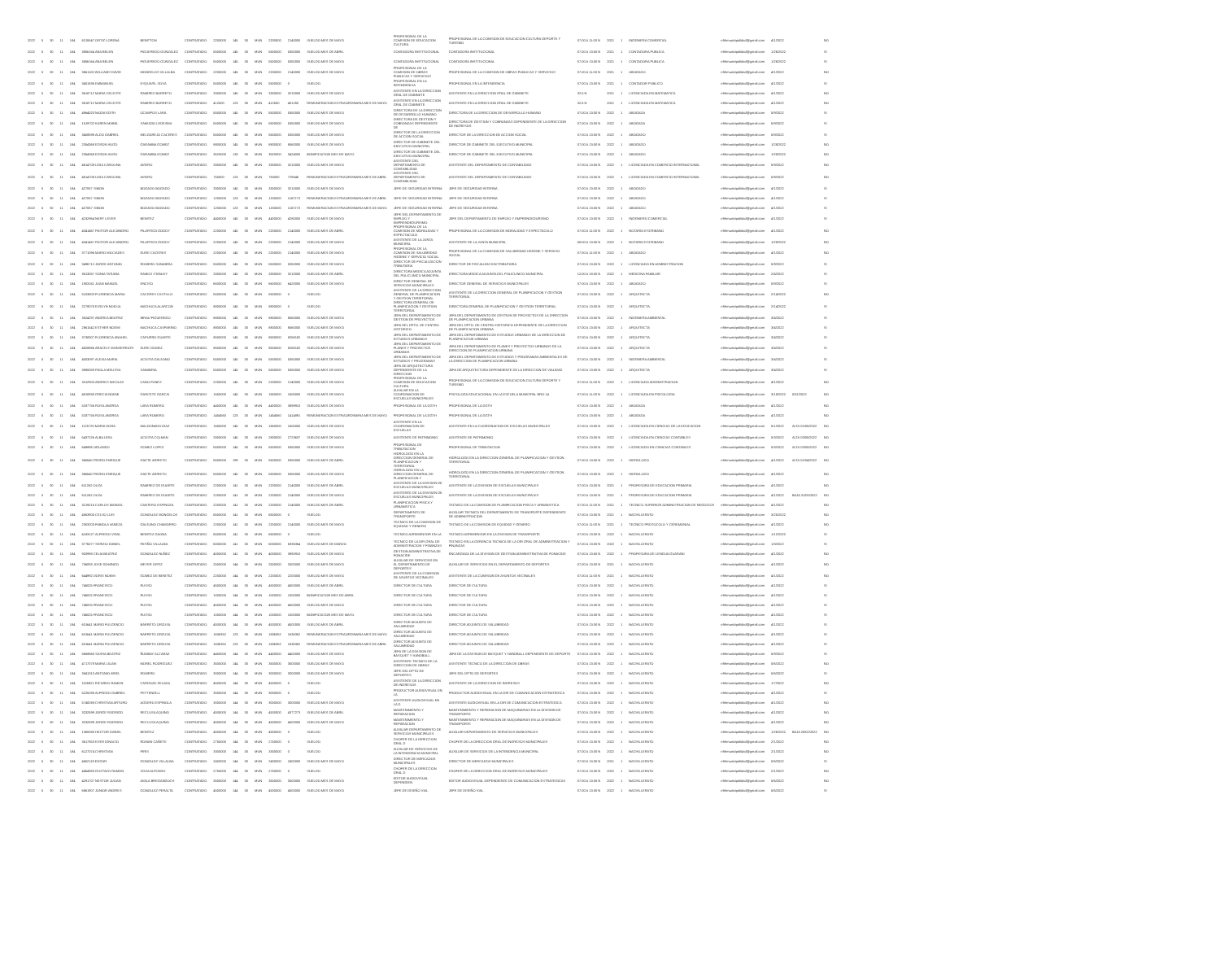| 2022 | 5 | 30 | 11 | 184 | 6215547 ORTIZ LORENA | BENITTON | CONTRATADO | 2200000 | 145 | 30 | MUN | 2200000 | 2140000 | SUELDO MES DE MAYO | PROFESIONAL DE LA COMISION DE EDUCACION CULTURA | PROFESIONAL DE LA COMISION DE EDUCACION CULTURA DEPORTE Y TURISMO | 07:00 A 11:00 N | 2021 | 1 | INGENIERA COMERCIAL | rrhhmunicipalidad@gmail.com | 4/1/2022 | | NO |
| 2022 | 5 | 30 | 11 | 184 | 3856164 ANA BELEN | FIGUEREDO GONZALEZ | CONTRATADO | 5500000 | 145 | 30 | MUN | 5500000 | 5350000 | SUELDO MES DE ABRIL | CONTADORA INSTITUCIONAL | CONTADORA INSTITUCIONAL | 07:00 A 13:00 N | 2021 | 1 | CONTADORA PUBLICA | rrhhmunicipalidad@gmail.com | 1/26/2022 | | SI |
| 2022 | 5 | 30 | 11 | 184 | 3856164 ANA BELEN | FIGUEREDO GONZALEZ | CONTRATADO | 5500000 | 145 | 30 | MUN | 5500000 | 5350000 | SUELDO MES DE MAYO | CONTADORA INSTITUCIONAL | CONTADORA INSTITUCIONAL | 07:00 A 13:00 N | 2021 | 1 | CONTADORA PUBLICA | rrhhmunicipalidad@gmail.com | 1/26/2022 | | SI |
| 2022 | 5 | 30 | 11 | 184 | 3661100 WILLIAMS DAVID | MONGELOS VILLALBA | CONTRATADO | 2200000 | 145 | 30 | MUN | 2200000 | 2140000 | SUELDO MES DE MAYO | PROFESIONAL DE LA COMISION DE OBRAS PUBLICAS Y SERVICIOS | PROFESIONAL DE LA COMISION DE OBRAS PUBLICAS Y SERVICIOS | 07:00 A 11:00 N | 2021 | 1 | ABOGADO | rrhhmunicipalidad@gmail.com | 4/1/2022 | | NO |
| 2022 | 5 | 30 | 11 | 184 | 3401836 EMMANUEL | ESQUIVEL SOSA | CONTRATADO | 5500000 | 145 | 30 | MUN | 5500000 | 0 | SUELDO | PROFESIONAL EN LA INTENDENCIA | PROFESIONAL EN LA INTENDENCIA | 07:00 A 13:00 N | 2021 | 1 | CONTADOR PUBLICO | rrhhmunicipalidad@gmail.com | 4/1/2022 | | SI |
| 2022 | 5 | 30 | 11 | 184 | 3618712 MARIA CELESTE | RAMIREZ BARRETO | CONTRATADO | 3300000 | 145 | 30 | MUN | 3300000 | 3210000 | SUELDO MES DE MAYO | ASISTENTE EN LA DIRECCION GRAL DE GABINETE | ASISTENTE EN LA DIRECCION GRAL DE GABINETE | 32.5 N | 2021 | 1 | LICENCIADA EN MATEMATICA | rrhhmunicipalidad@gmail.com | 4/1/2022 | | NO |
| 2022 | 5 | 30 | 11 | 184 | 3618712 MARIA CELESTE | RAMIREZ BARRETO | CONTRATADO | 412500 | 123 | 30 | MUN | 412500 | 401250 | REMUNERACION EXTRAORDINARIA MES DE MAYO | ASISTENTE EN LA DIRECCION GRAL DE GABINETE | ASISTENTE EN LA DIRECCION GRAL DE GABINETE | 32.5 N | 2021 | 1 | LICENCIADA EN MATEMATICA | rrhhmunicipalidad@gmail.com | 4/1/2022 | | NO |
| 2022 | 5 | 30 | 11 | 184 | 4964020 NADIA EDITH | OCAMPOS LARA | CONTRATADO | 5500000 | 145 | 30 | MUN | 5500000 | 5350000 | SUELDO MES DE MAYO | DIRECTORA DE LA DIRECCION DE DESARROLLO HUMANO | DIRECTORA DE LA DIRECCION DE DESARROLLO HUMANO | 07:00 A 13:00 N | 2022 | 1 | ABOGADA | rrhhmunicipalidad@gmail.com | 5/9/2022 | | SI |
| 2022 | 5 | 30 | 11 | 184 | 1519702 KAREN MABEL | SAMUDIO LEDESMA | CONTRATADO | 5500000 | 145 | 30 | MUN | 5500000 | 5350000 | SUELDO MES DE MAYO | DIRECTORA DE GESTION Y COBRANZAS DEPENDIENTE DE | DIRECTORA DE GESTION Y COBRANZAS DEPENDIENTE DE LA DIRECCION DE INGRESOS | 07:00 A 13:00 N | 2022 | 1 | ABOGADA | rrhhmunicipalidad@gmail.com | 5/9/2022 | | SI |
| 2022 | 5 | 30 | 11 | 184 | 3408598 ALDO GABRIEL | MELGAREJO CACERES | CONTRATADO | 5500000 | 145 | 30 | MUN | 5500000 | 5350000 | SUELDO MES DE MAYO | DIRECTOR DE LA DIRECCION DE ACCION SOCIAL | DIRECTOR DE LA DIRECCION DE ACCION SOCIAL | 07:00 A 13:00 N | 2022 | 1 | ABOGADO | rrhhmunicipalidad@gmail.com | 5/9/2022 | | SI |
| 2022 | 5 | 30 | 11 | 184 | 2354368 EDSON HUGO | GARAMBA GOMEZ | CONTRATADO | 8800000 | 145 | 30 | MUN | 8800000 | 8560000 | SUELDO MES DE MAYO | DIRECTOR DE GABINETE DEL EJECUTIVO MUNICIPAL | DIRECTOR DE GABINETE DEL EJECUTIVO MUNICIPAL | 07:00 A 13:00 N | 2022 | 1 | ABOGADO | rrhhmunicipalidad@gmail.com | 1/28/2022 | | NO |
| 2022 | 5 | 30 | 11 | 184 | 2354368 EDSON HUGO | GARAMBA GOMEZ | CONTRATADO | 3520000 | 133 | 30 | MUN | 3520000 | 3424000 | BONIFICACION MES DE MAYO | DIRECTOR DE GABINETE DEL EJECUTIVO MUNICIPAL | DIRECTOR DE GABINETE DEL EJECUTIVO MUNICIPAL | 07:00 A 13:00 N | 2022 | 1 | ABOGADO | rrhhmunicipalidad@gmail.com | 1/28/2022 | | NO |
| 2022 | 5 | 30 | 11 | 184 | 4614708 LIDIA CAROLINA | AVEIRO | CONTRATADO | 3300000 | 145 | 30 | MUN | 3300000 | 3210000 | SUELDO MES DE MAYO | ASISTENTE DEL DEPARTAMENTO DE CONTABILIDAD | ASISTENTE DEL DEPARTAMENTO DE CONTABILIDAD | 07:00 A 13:00 N | 2022 | 1 | LICENCIADA EN COMERCIO INTERNACIONAL | rrhhmunicipalidad@gmail.com | 5/9/2022 | | NO |
| 2022 | 5 | 30 | 11 | 184 | 4614708 LIDIA CAROLINA | AVEIRO | CONTRATADO | 750000 | 123 | 30 | MUN | 750000 | 729546 | REMUNERACION EXTRAORDINARIA MES DE ABRIL | ASISTENTE DEL DEPARTAMENTO DE CONTABILIDAD | ASISTENTE DEL DEPARTAMENTO DE CONTABILIDAD | 07:00 A 13:00 N | 2022 | 1 | LICENCIADA EN COMERCIO INTERNACIONAL | rrhhmunicipalidad@gmail.com | 5/9/2022 | | NO |
| 2022 | 5 | 30 | 11 | 184 | 427057 SIMON | BOGADO BOGADO | CONTRATADO | 3300000 | 145 | 30 | MUN | 3300000 | 3210000 | SUELDO MES DE MAYO | JEFE DE SEGURIDAD INTERNA | JEFE DE SEGURIDAD INTERNA | 07:00 A 13:00 N | 2022 | 1 | ABOGADO | rrhhmunicipalidad@gmail.com | 4/1/2022 | | SI |
| 2022 | 5 | 30 | 11 | 184 | 427057 SIMON | BOGADO BOGADO | CONTRATADO | 1200000 | 123 | 30 | MUN | 1200000 | 1167273 | REMUNERACION EXTRAORDINARIA MES DE ABRIL | JEFE DE SEGURIDAD INTERNA | JEFE DE SEGURIDAD INTERNA | 07:00 A 13:00 N | 2022 | 1 | ABOGADO | rrhhmunicipalidad@gmail.com | 4/1/2022 | | SI |
| 2022 | 5 | 30 | 11 | 184 | 427057 SIMON | BOGADO BOGADO | CONTRATADO | 1200000 | 123 | 30 | MUN | 1200000 | 1167273 | REMUNERACION EXTRAORDINARIA MES DE MAYO | JEFE DE SEGURIDAD INTERNA | JEFE DE SEGURIDAD INTERNA | 07:00 A 13:00 N | 2022 | 1 | ABOGADO | rrhhmunicipalidad@gmail.com | 4/1/2022 | | SI |
| 2022 | 5 | 30 | 11 | 184 | 4232964 NERY LEVER | BENITEZ | CONTRATADO | 4400000 | 145 | 30 | MUN | 4400000 | 4280000 | SUELDO MES DE MAYO | JEFE DEL DEPARTAMENTO DE EMPLEO Y EMPRENDEDURISMO | JEFE DEL DEPARTAMENTO DE EMPLEO Y EMPRENDEDURISMO | 07:00 A 13:00 N | 2022 | 1 | INGENIERO COMERCIAL | rrhhmunicipalidad@gmail.com | 4/1/2022 | | SI |
| 2022 | 5 | 30 | 11 | 184 | 4341467 PASTOR ALEJANDRO | FILARTIGA GODOY | CONTRATADO | 2200000 | 145 | 30 | MUN | 2200000 | 2140000 | SUELDO MES DE ABRIL | PROFESIONAL DE LA COMISION DE MORALIDAD Y ESPECTACULO | PROFESIONAL DE LA COMISION DE MORALIDAD Y ESPECTACULO | 07:00 A 11:00 N | 2022 | 1 | NOTARIO ESCRIBANO | rrhhmunicipalidad@gmail.com | 4/1/2022 | | NO |
| 2022 | 5 | 30 | 11 | 184 | 4341467 PASTOR ALEJANDRO | FILARTIGA GODOY | CONTRATADO | 2200000 | 145 | 30 | MUN | 2200000 | 2140000 | SUELDO MES DE MAYO | ASISTENTE DE LA JUNTA MUNICIPAL | ASISTENTE DE LA JUNTA MUNICIPAL | 08:00 A 13:00 N | 2022 | 1 | NOTARIO ESCRIBANO | rrhhmunicipalidad@gmail.com | 1/28/2022 | | NO |
| 2022 | 5 | 30 | 11 | 184 | 3771096 MARIO MILCIADES | DURE CACERES | CONTRATADO | 2200000 | 145 | 30 | MUN | 2200000 | 2140000 | SUELDO MES DE MAYO | PROFESIONAL DE LA COMISION DE SALUBRIDAD HIGIENE Y SERVICIO SOCIAL | PROFESIONAL DE LA COMISION DE SALUBRIDAD HIGIENE Y SERVICIO SOCIAL | 07:00 A 11:00 N | 2022 | 1 | ABOGADO | rrhhmunicipalidad@gmail.com | 4/1/2022 | | NO |
| 2022 | 5 | 30 | 11 | 184 | 3496712 JORGE ANTONIO | ROMERO SANABRIA | CONTRATADO | 5500000 | 145 | 30 | MUN | 5500000 | 5350000 | SUELDO MES DE MAYO | DIRECTOR DE FISCALIZACION TRIBUTARIA | DIRECTOR DE FISCALIZACION TRIBUTARIA | 07:00 A 13:00 N | 2022 | 1 | LICENCIADO EN ADMINISTRACION | rrhhmunicipalidad@gmail.com | 5/9/2022 | | SI |
| 2022 | 5 | 30 | 11 | 184 | 3613057 SONIA TATIANA | RAMOS STANLEY | CONTRATADO | 3300000 | 145 | 30 | MUN | 3300000 | 3210000 | SUELDO MES DE ABRIL | DIRECTORA MEDICA ADJUNTA DEL POLICLINICO MUNICIPAL | DIRECTORA MEDICA ADJUNTA DEL POLICLINICO MUNICIPAL | 12:00 A 18:00 N | 2022 | 1 | MEDICINA FAMILIAR | rrhhmunicipalidad@gmail.com | 2/4/2022 | | SI |
| 2022 | 5 | 30 | 11 | 184 | 1903161 JUAN MANUEL | ENCISO | CONTRATADO | 6600000 | 145 | 30 | MUN | 6600000 | 6420000 | SUELDO MES DE MAYO | DIRECTOR GENERAL DE SERVICIOS MUNICIPALES | DIRECTOR GENERAL DE SERVICIOS MUNICIPALES | 07:00 A 13:00 N | 2022 | 1 | ABOGADO | rrhhmunicipalidad@gmail.com | 5/9/2022 | | SI |
| 2022 | 5 | 30 | 11 | 184 | 5103803 FLORENCIA MARIA | CACERES CASTILLO | CONTRATADO | 5500000 | 145 | 30 | MUN | 5500000 | 0 | SUELDO | ASISTENTE DE LA DIRECCION GENERAL DE PLANIFICACION Y GESTION TERRITORIAL | ASISTENTE DE LA DIRECCION GENERAL DE PLANIFICACION Y GESTION TERRITORIAL | 07:00 A 13:00 N | 2022 | 1 | ARQUITECTA | rrhhmunicipalidad@gmail.com | 2/14/2022 | | NO |
| 2022 | 5 | 30 | 11 | 184 | 2278078 EVELYN NOELIA | MACHUCA ALARCON | CONTRATADO | 8800000 | 145 | 30 | MUN | 8800000 | 0 | SUELDO | DIRECTORA GENERAL DE PLANIFICACION Y GESTION TERRITORIAL | DIRECTORA GENERAL DE PLANIFICACION Y GESTION TERRITORIAL | 07:00 A 13:00 N | 2022 | 1 | ARQUITECTA | rrhhmunicipalidad@gmail.com | 2/14/2022 | | SI |
| 2022 | 5 | 30 | 11 | 184 | 3524297 ANDREA BEATRIZ | IBRAU FIGUEREDO | CONTRATADO | 8800000 | 145 | 30 | MUN | 8800000 | 8560000 | SUELDO MES DE MAYO | JEFA DEL DEPARTAMENTO DE GESTION DE PROYECTOS | JEFA DEL DEPARTAMENTO DE GESTION DE PROYECTOS DE LA DIRECCION DE PLANIFICACION URBANA | 07:00 A 13:00 N | 2022 | 1 | INGENIERA AMBIENTAL | rrhhmunicipalidad@gmail.com | 3/4/2022 | | SI |
| 2022 | 5 | 30 | 11 | 184 | 2861542 ESTHER NOEMI | MACHUCA CASPARINO | CONTRATADO | 8800000 | 145 | 30 | MUN | 8800000 | 8560000 | SUELDO MES DE MAYO | JEFA DEL DPTO. DE CENTRO HISTORICO | JEFA DEL DPTO. DE CENTRO HISTORICO DEPENDIENTE DE LA DIRECCION DE PLANIFICACION URBANA | 07:00 A 13:00 N | 2022 | 1 | ARQUITECTA | rrhhmunicipalidad@gmail.com | 3/4/2022 | | SI |
| 2022 | 5 | 30 | 11 | 184 | 3738307 FLORENCIA ANAHEL | CAPURRO DUARTE | CONTRATADO | 8500000 | 145 | 30 | MUN | 8500000 | 8268182 | SUELDO MES DE MAYO | JEFA DEL DEPARTAMENTO DE ESTUDIOS URBANOS | JEFA DEL DEPARTAMENTO DE ESTUDIOS URBANOS DE LA DIRECCION DE PLANIFICACION URBANA | 07:00 A 13:00 N | 2022 | 1 | ARQUITECTA | rrhhmunicipalidad@gmail.com | 3/4/2022 | | SI |
| 2022 | 5 | 30 | 11 | 184 | 4828866 ARACELY MONSERRATH | DURE GOMEZ | CONTRATADO | 8500000 | 145 | 30 | MUN | 8500000 | 8268182 | SUELDO MES DE MAYO | JEFA DEL DEPARTAMENTO DE PLANES Y PROYECTOS URBANOS | JEFA DEL DEPARTAMENTO DE PLANES Y PROYECTOS URBANOS DE LA DIRECCION DE PLANIFICACION URBANA | 07:00 A 13:00 N | 2022 | 1 | ARQUITECTA | rrhhmunicipalidad@gmail.com | 3/4/2022 | | SI |
| 2022 | 5 | 30 | 11 | 184 | 4003097 ALEXIA MARIA | ACOSTA GALEANO | CONTRATADO | 5500000 | 145 | 30 | MUN | 5500000 | 5350000 | SUELDO MES DE MAYO | JEFA DEL DEPARTAMENTO DE ESTUDIOS Y PROGRAMAS | JEFA DEL DEPARTAMENTO DE ESTUDIOS Y PROGRAMAS AMBIENTALES DE LA DIRECCION DE PLANIFICACION URBANA | 07:00 A 13:00 N | 2022 | 1 | INGENIERA AMBIENTAL | rrhhmunicipalidad@gmail.com | 3/4/2022 | | SI |
| 2022 | 5 | 30 | 11 | 184 | 3880059 PAOLA MELISSA | SANABRIA | CONTRATADO | 5500000 | 145 | 30 | MUN | 5500000 | 5350000 | SUELDO MES DE MAYO | JEFA DE ARQUITECTURA DEPENDIENTE DE LA DIRECCION | JEFA DE ARQUITECTURA DEPENDIENTE DE LA DIRECCION DE VIALIDAD | 07:00 A 13:00 N | 2022 | 1 | ARQUITECTA | rrhhmunicipalidad@gmail.com | 3/4/2022 | | SI |
| 2022 | 5 | 30 | 11 | 184 | 3312903 ANDRES NICOLAS | CANO FUNES | CONTRATADO | 2200000 | 145 | 30 | MUN | 2200000 | 2140000 | SUELDO MES DE MAYO | PROFESIONAL DE LA COMISION DE EDUCACION CULTURA | PROFESIONAL DE LA COMISION DE EDUCACION CULTURA DEPORTE Y TURISMO | 07:00 A 11:00 N | 2022 | 1 | LICENCIADO ADMINISTRACION | rrhhmunicipalidad@gmail.com | 4/1/2022 | | NO |
| 2022 | 5 | 30 | 11 | 184 | 4910930 GRECIA NOEMI | GARCETE GARCIA | CONTRATADO | 1650000 | 145 | 30 | MUN | 1650000 | 1605000 | SUELDO MES DE MAYO | AUXILIAR EN LA COORDINACION DE ESCUELAS MUNICIPALES | PSICOLOGA EDUCACIONAL EN LA ESCUELA MUNICIPAL NRO 14 | 07:00 A 11:00 N | 2022 | 1 | LICENCIADA EN PSICOLOGIA | rrhhmunicipalidad@gmail.com | 3/18/2022 | 5/31/2022 | NO |
| 2022 | 5 | 30 | 11 | 184 | 5337756 ROSA ANDREA | LARA ROMERO | CONTRATADO | 4400000 | 145 | 30 | MUN | 4400000 | 3898910 | SUELDO MES DE MAYO | PROFESIONAL DE LA DGTH | PROFESIONAL DE LA DGTH | 07:00 A 13:00 N | 2022 | 1 | ABOGADA | rrhhmunicipalidad@gmail.com | 4/1/2022 | | NO |
| 2022 | 5 | 30 | 11 | 184 | 5337756 ROSA ANDREA | LARA ROMERO | CONTRATADO | 1454560 | 123 | 30 | MUN | 1454560 | 1414891 | REMUNERACION EXTRAORDINARIA MES DE MAYO | PROFESIONAL DE LA DGTH | PROFESIONAL DE LA DGTH | 07:00 A 13:00 N | 2022 | 1 | ABOGADA | rrhhmunicipalidad@gmail.com | 4/1/2022 | | NO |
| 2022 | 5 | 30 | 11 | 184 | 1125720 MARIA DORA | MALDONADO DIAZ | CONTRATADO | 1650000 | 145 | 30 | MUN | 1650000 | 1605000 | SUELDO MES DE MAYO | ASISTENTE EN LA COORDINACION DE ESCUELAS | ASISTENTE EN LA COORDINACION DE ESCUELAS MUNICIPALES | 07:00 A 13:00 N | 2022 | 1 | LICENCIADA EN CIENCIAS DE LA EDUCACION | rrhhmunicipalidad@gmail.com | 5/1/2022 | ALTA 01/05/2022 | NO |
| 2022 | 5 | 30 | 11 | 184 | 5437226 ALBA LIDIA | ACOSTA COLMAN | CONTRATADO | 2800000 | 145 | 30 | MUN | 2800000 | 2723637 | SUELDO MES DE MAYO | ASISTENTE DE PATRIMONIO | ASISTENTE DE PATRIMONIO | 07:00 A 13:00 N | 2022 | 1 | LICENCIADA EN CIENCIAS CONTABLES | rrhhmunicipalidad@gmail.com | 5/3/2022 | ALTA 03/05/2022 | NO |
| 2022 | 5 | 30 | 11 | 184 | 649896 ORLANDO | GOMEZ LOPEZ | CONTRATADO | 5500000 | 145 | 30 | MUN | 5500000 | 5350000 | SUELDO MES DE MAYO | PROFESIONAL DE TRIBUTACION | PROFESIONAL DE TRIBUTACION | 07:00 A 13:00 N | 2022 | 1 | LICENCIADO EN CIENCIAS CONTABLES | rrhhmunicipalidad@gmail.com | 5/3/2022 | ALTA 03/05/2022 | NO |
| 2022 | 5 | 30 | 11 | 184 | 366540 PEDRO ENRIQUE | GAETE ARRIETO | CONTRATADO | 5500000 | 199 | 30 | MUN | 5500000 | 5350000 | SUELDO MES DE ABRIL | HIDROLOGO EN LA DIRECCION GENERAL DE PLANIFICACION Y TERRITORIAL | HIDROLOGO EN LA DIRECCION GENERAL DE PLANIFICACION Y GESTION TERRITORIAL | 07:00 A 13:00 N | 2022 | 1 | HIDROLOGO | rrhhmunicipalidad@gmail.com | 4/1/2022 | ALTA 01/04/2022 | NO |
| 2022 | 5 | 30 | 11 | 184 | 366540 PEDRO ENRIQUE | GAETE ARRIETO | CONTRATADO | 5500000 | 145 | 30 | MUN | 5500000 | 5350000 | SUELDO MES DE MAYO | HIDROLOGO EN LA DIRECCION GENERAL DE PLANIFICACION Y | HIDROLOGO EN LA DIRECCION GENERAL DE PLANIFICACION Y GESTION TERRITORIAL | 07:00 A 13:00 N | 2022 | 1 | HIDROLOGO | rrhhmunicipalidad@gmail.com | 4/1/2022 | | NO |
| 2022 | 5 | 30 | 11 | 184 | 611262 OLGA | RAMIREZ DE DUARTE | CONTRATADO | 2200000 | 141 | 30 | MUN | 2200000 | 2140000 | SUELDO MES DE ABRIL | ASISTENTE DE LA DIVISION DE ESCUELAS MUNICIPALES | ASISTENTE DE LA DIVISION DE ESCUELAS MUNICIPALES | 07:00 A 13:00 N | 2021 | 1 | PROFESORA DE EDUCACION PRIMARIA | rrhhmunicipalidad@gmail.com | 4/1/2022 | | NO |
| 2022 | 5 | 30 | 11 | 184 | 611262 OLGA | RAMIREZ DE DUARTE | CONTRATADO | 2200000 | 141 | 30 | MUN | 2200000 | 2140000 | SUELDO MES DE MAYO | ASISTENTE DE LA DIVISION DE ESCUELAS MUNICIPALES | ASISTENTE DE LA DIVISION DE ESCUELAS MUNICIPALES | 07:00 A 13:00 N | 2021 | 1 | PROFESORA DE EDUCACION PRIMARIA | rrhhmunicipalidad@gmail.com | 4/1/2022 | BAJA 31/05/2022 | NO |
| 2022 | 5 | 30 | 11 | 184 | 3219215 CARLOS MANUEL | CANTERO ESPINOZA | CONTRATADO | 2200000 | 141 | 30 | MUN | 2200000 | 2140000 | SUELDO MES DE ABRIL | PLANIFICACION FISICA Y URBANISTICA | TECNICO DE LA COMISION DE PLANIFICACION FISICA Y URBANISTICA | 07:00 A 11:00 N | 2021 | 1 | TECNICO SUPERIOR ADMINISTRACION DE NEGOCIOS | rrhhmunicipalidad@gmail.com | 4/1/2022 | | NO |
| 2022 | 5 | 30 | 11 | 184 | 4563905 CELSO LUIS | GONZALEZ MONGELOS | CONTRATADO | 6500000 | 141 | 30 | MUN | 6500000 | 0 | SUELDO | DEPARTAMENTO DE TRANSPORTE | AUXILIAR TECNICO DEL DEPARTAMENTO DE TRANSPORTE DEPENDIENTE DE ADMINISTRACION | 07:00 A 13:00 N | 2021 | 1 | BACHILLERATO | rrhhmunicipalidad@gmail.com | 3/25/2022 | | NO |
| 2022 | 5 | 30 | 11 | 184 | 2303203 FABIOLA VANEZA | GALEANO CHAMORRO | CONTRATADO | 2200000 | 141 | 30 | MUN | 2200000 | 2140000 | SUELDO MES DE MAYO | TECNICO DE LA COMISION DE EQUIDAD Y GENERO | TECNICO DE LA COMISION DE EQUIDAD Y GENERO | 07:00 A 11:00 N | 2021 | 1 | TECNICO PROTOCOLO Y CEREMONIAL | rrhhmunicipalidad@gmail.com | 4/1/2022 | | NO |
| 2022 | 5 | 30 | 11 | 184 | 4183127 ALFREDO VIDAL | BENITEZ GAONA | CONTRATADO | 6500000 | 141 | 30 | MUN | 6500000 | 0 | SUELDO | TECNICO AGRIMENSOR EN LA | TECNICO AGRIMENSOR EN LA DIVISION DE TRANSPORTE | 07:00 A 13:00 N | 2022 | 1 | BACHILLERATO | rrhhmunicipalidad@gmail.com | 1/12/2022 | | SI |
| 2022 | 5 | 30 | 11 | 184 | 3776077 SERGIO DANIEL | PATIÑO VILLALBA | CONTRATADO | 6000000 | 141 | 30 | MUN | 6000000 | 5836364 | SUELDO MES DE MARZO | TECNICO DE LA DIR GRAL DE ADMINISTRACION Y FINANZAS | TECNICO EN LA GERENCIA TECNICA DE LA DIR GRAL DE ADMINISTRACION Y FINANZAS | 07:00 A 13:00 N | 2022 | 1 | BACHILLERATO | rrhhmunicipalidad@gmail.com | 1/3/2022 | | SI |
| 2022 | 5 | 30 | 11 | 184 | 920998 CELIA BEATRIZ | GONZALEZ NUÑEZ | CONTRATADO | 4000000 | 141 | 30 | MUN | 4000000 | 3890910 | SUELDO MES DE MAYO | GESTION ADMINISTRATIVA DE FONACIDE | ENCARGADA DE LA DIVISION DE GESTION ADMINISTRATIVA DE FONACIDE | 07:00 A 13:00 N | 2022 | 1 | PROFESORA DE LENGUA GUARANI | rrhhmunicipalidad@gmail.com | 4/1/2022 | | NO |
| 2022 | 5 | 30 | 11 | 184 | 756093 JOSE DOMINGO | MEYER ORTIZ | CONTRATADO | 2500000 | 144 | 30 | MUN | 2500000 | 2500000 | SUELDO MES DE MAYO | AUXILIAR DE SERVICIOS EN EL DEPARTAMENTO DE DEPORTES | AUXILIAR DE SERVICIOS EN EL DEPARTAMENTO DE DEPORTES | 07:00 A 13:00 N | 2021 | 1 | BACHILLERATO | rrhhmunicipalidad@gmail.com | 4/1/2022 | | NO |
| 2022 | 5 | 30 | 11 | 184 | 644992 DORIS NOEMI | GOMEZ DE BENITEZ | CONTRATADO | 2200000 | 144 | 30 | MUN | 2200000 | 2200000 | SUELDO MES DE MAYO | ASISTENTE DE LA COMISION DE ASUNTOS VECINALES | ASISTENTE DE LA COMISION DE ASUNTOS VECINALES | 07:00 A 11:00 N | 2021 | 1 | BACHILLERATO | rrhhmunicipalidad@gmail.com | 4/1/2022 | | NO |
| 2022 | 5 | 30 | 11 | 184 | 746025 FRANCISCO | RUSSO | CONTRATADO | 4500000 | 144 | 30 | MUN | 4500000 | 4500000 | SUELDO MES DE ABRIL | DIRECTOR DE CULTURA | DIRECTOR DE CULTURA | 07:00 A 13:30 N | 2022 | 1 | BACHILLERATO | rrhhmunicipalidad@gmail.com | 4/1/2022 | | SI |
| 2022 | 5 | 30 | 11 | 184 | 746025 FRANCISCO | RUSSO | CONTRATADO | 1000000 | 144 | 30 | MUN | 1000000 | 1000000 | BONIFICACION MES DE ABRIL | DIRECTOR DE CULTURA | DIRECTOR DE CULTURA | 07:00 A 13:30 N | 2022 | 1 | BACHILLERATO | rrhhmunicipalidad@gmail.com | 4/1/2022 | | SI |
| 2022 | 5 | 30 | 11 | 184 | 746025 FRANCISCO | RUSSO | CONTRATADO | 4500000 | 144 | 30 | MUN | 4500000 | 4500000 | SUELDO MES DE MAYO | DIRECTOR DE CULTURA | DIRECTOR DE CULTURA | 07:00 A 13:30 N | 2022 | 1 | BACHILLERATO | rrhhmunicipalidad@gmail.com | 4/1/2022 | | SI |
| 2022 | 5 | 30 | 11 | 184 | 746025 FRANCISCO | RUSSO | CONTRATADO | 1000000 | 144 | 30 | MUN | 1000000 | 1000000 | BONIFICACION MES DE MAYO | DIRECTOR DE CULTURA | DIRECTOR DE CULTURA | 07:00 A 13:30 N | 2022 | 1 | BACHILLERATO | rrhhmunicipalidad@gmail.com | 4/1/2022 | | SI |
| 2022 | 5 | 30 | 11 | 184 | 631641 MARIO FULGENCIO | BARRETO ORZUSA | CONTRATADO | 4500000 | 144 | 30 | MUN | 4500000 | 4500000 | SUELDO MES DE ABRIL | DIRECTOR ADJUNTO DE SALUBRIDAD | DIRECTOR ADJUNTO DE SALUBRIDAD | 07:00 A 13:30 N | 2022 | 1 | BACHILLERATO | rrhhmunicipalidad@gmail.com | 4/1/2022 | | SI |
| 2022 | 5 | 30 | 11 | 184 | 631641 MARIO FULGENCIO | BARRETO ORZUSA | CONTRATADO | 1636352 | 123 | 30 | MUN | 1636352 | 1636352 | REMUNERACION EXTRAORDINARIA MES DE MAYO | DIRECTOR ADJUNTO DE SALUBRIDAD | DIRECTOR ADJUNTO DE SALUBRIDAD | 07:00 A 13:30 N | 2022 | 1 | BACHILLERATO | rrhhmunicipalidad@gmail.com | 4/1/2022 | | SI |
| 2022 | 5 | 30 | 11 | 184 | 631641 MARIO FULGENCIO | BARRETO ORZUSA | CONTRATADO | 1636352 | 123 | 30 | MUN | 1636352 | 1636352 | REMUNERACION EXTRAORDINARIA MES DE ABRIL | DIRECTOR ADJUNTO DE SALUBRIDAD | DIRECTOR ADJUNTO DE SALUBRIDAD | 07:00 A 13:30 N | 2022 | 1 | BACHILLERATO | rrhhmunicipalidad@gmail.com | 4/1/2022 | | SI |
| 2022 | 5 | 30 | 11 | 184 | 5668660 SASHA BEATRIZ | ÑUMBAY ALCARAZ | CONTRATADO | 4400000 | 144 | 30 | MUN | 4400000 | 4400000 | SUELDO MES DE MAYO | JEFA DE LA DIVISION DE BASQUET Y HANDBALL | JEFA DE LA DIVISION DE BASQUET Y HANDBALL DEPENDIENTE DE DEPORTE | 07:00 A 13:30 N | 2022 | 1 | BACHILLERATO | rrhhmunicipalidad@gmail.com | 5/9/2022 | | SI |
| 2022 | 5 | 30 | 11 | 184 | 4717078 MARIA LILIAN | MOREL RODRIGUEZ | CONTRATADO | 3500000 | 144 | 30 | MUN | 3500000 | 3500000 | SUELDO MES DE MAYO | ASISTENTE TECNICO DE LA DIRECCION DE OBRAS | ASISTENTE TECNICO DE LA DIRECCION DE OBRAS | 07:00 A 13:30 N | 2022 | 1 | BACHILLERATO | rrhhmunicipalidad@gmail.com | 5/6/2022 | | NO |
| 2022 | 5 | 30 | 11 | 184 | 3841313 ANTONIO ARIEL | ROMERO | CONTRATADO | 3000000 | 144 | 30 | MUN | 3000000 | 3000000 | SUELDO MES DE MAYO | JEFE DEL DPTO DE DEPORTES | JEFE DEL DPTO DE DEPORTES | 07:00 A 13:30 N | 2022 | 1 | BACHILLERATO | rrhhmunicipalidad@gmail.com | 5/6/2022 | | SI |
| 2022 | 5 | 30 | 11 | 184 | 1155921 RICARDO RAMON | CARDOZO ZELADA | CONTRATADO | 4500000 | 144 | 30 | MUN | 4500000 | 0 | SUELDO | ASISTENTE DE LA DIRECCION DE INGRESOS | ASISTENTE DE LA DIRECCION DE INGRESOS | 07:00 A 13:30 N | 2022 | 1 | BACHILLERATO | rrhhmunicipalidad@gmail.com | 1/7/2022 | | NO |
| 2022 | 5 | 30 | 11 | 184 | 5225288 ALFREDO GABRIEL | PETTENGILL | CONTRATADO | 3000000 | 144 | 30 | MUN | 3000000 | 0 | SUELDO | PRODUCTOR AUDIOVISUAL EN LA | PRODUCTOR AUDIOVISUAL EN LA DIR DE COMUNICACIÓN ESTRATEGICA | 07:00 A 13:30 N | 2022 | 1 | BACHILLERATO | rrhhmunicipalidad@gmail.com | 4/1/2022 | | SI |
| 2022 | 5 | 30 | 11 | 184 | 5748269 CHRISTIAN ARTURO | AGÜERO ESPINOLA | CONTRATADO | 3000000 | 144 | 30 | MUN | 3000000 | 3000000 | SUELDO MES DE MAYO | ASISTENTE AUDIOVISUAL EN LA D | ASISTENTE AUDIOVISUAL EN LA DIR DE COMUNICACIÓN ESTRATEGICA | 07:00 A 13:30 N | 2022 | 1 | BACHILLERATO | rrhhmunicipalidad@gmail.com | 4/1/2022 | | NO |
| 2022 | 5 | 30 | 11 | 184 | 3232599 JORGE RODRIGO | RECLUSA AQUINO | CONTRATADO | 4500000 | 144 | 30 | MUN | 4500000 | 4377273 | SUELDO MES DE ABRIL | MANTENIMIENTO Y REPARACION | MANTENIMIENTO Y REPARACION DE MAQUINARIAS EN LA DIVISION DE TRANSPORTE | 07:00 A 13:30 N | 2022 | 1 | BACHILLERATO | rrhhmunicipalidad@gmail.com | 4/1/2022 | | NO |
| 2022 | 5 | 30 | 11 | 184 | 3232599 JORGE RODRIGO | RECLUSA AQUINO | CONTRATADO | 4500000 | 144 | 30 | MUN | 4500000 | 4500000 | SUELDO MES DE MAYO | MANTENIMIENTO Y REPARACION | MANTENIMIENTO Y REPARACION DE MAQUINARIAS EN LA DIVISION DE TRANSPORTE | 07:00 A 13:30 N | 2022 | 1 | BACHILLERATO | rrhhmunicipalidad@gmail.com | 4/1/2022 | | NO |
| 2022 | 5 | 30 | 11 | 184 | 1360085 HECTOR DANIEL | BENITEZ | CONTRATADO | 4500000 | 144 | 30 | MUN | 4500000 | 0 | SUELDO | AUXILIAR DEPARTAMENTO DE SERVICIOS MUNICIPALES | AUXILIAR DEPARTAMENTO DE SERVICIOS MUNICIPALES | 07:00 A 13:30 N | 2022 | 1 | BACHILLERATO | rrhhmunicipalidad@gmail.com | 1/26/2022 | BAJA 28/02/2022 | NO |
| 2022 | 5 | 30 | 11 | 184 | 3617853 EVER IGNACIO | ROMAN CAÑETE | CONTRATADO | 2750000 | 144 | 30 | MUN | 2750000 | 0 | SUELDO | CHOFER DE LA DIRECCION GRAL D | CHOFER DE LA DIRECCION GRAL DE INGRESOS MUNICIPALES | 07:00 A 13:30 N | 2022 | 1 | BACHILLERATO | rrhhmunicipalidad@gmail.com | 2/1/2022 | | NO |
| 2022 | 5 | 30 | 11 | 184 | 6127074 CHRISTIAN | PIRIS | CONTRATADO | 3300000 | 144 | 30 | MUN | 3300000 | 0 | SUELDO | AUXILIAR DE SERVICIOS DE LA INTENDENCIA MUNICIPAL | AUXILIAR DE SERVICIOS DE LA INTENDENCIA MUNICIPAL | 07:00 A 13:30 N | 2022 | 1 | BACHILLERATO | rrhhmunicipalidad@gmail.com | 2/1/2022 | | NO |
| 2022 | 5 | 30 | 11 | 184 | 4652119 EDGAR | GONZALEZ VILLALBA | CONTRATADO | 2400000 | 144 | 30 | MUN | 2400000 | 2400000 | SUELDO MES DE MAYO | DIRECTOR DE MERCADOS MUNICIPALES | DIRECTOR DE MERCADOS MUNICIPALES | 07:00 A 13:30 N | 2021 | 1 | BACHILLERATO | rrhhmunicipalidad@gmail.com | 5/6/2022 | | SI |
| 2022 | 5 | 30 | 11 | 184 | 4464983 GUSTAVO RAMON | SOSA ALFONSO | CONTRATADO | 2750000 | 144 | 30 | MUN | 2750000 | 0 | SUELDO | CHOFER DE LA DIRECCION GRAL D | CHOFER DE LA DIRECCION GRAL DE INGRESOS MUNICIPALES | 07:00 A 13:30 N | 2022 | 1 | BACHILLERATO | rrhhmunicipalidad@gmail.com | 2/1/2022 | | NO |
| 2022 | 5 | 30 | 11 | 184 | 4291707 NESTOR JULIAN | AVALA BREGANDOCH | CONTRATADO | 3500000 | 144 | 30 | MUN | 3500000 | 3500000 | SUELDO MES DE MAYO | EDITOR AUDIOVISUAL DEPENDIEN | EDITOR AUDIOVISUAL DEPENDIENTE DE COMUNICACIÓN ESTRATEGICAS | 07:00 A 13:30 N | 2022 | 1 | BACHILLERATO | rrhhmunicipalidad@gmail.com | 5/6/2022 | | NO |
| 2022 | 5 | 30 | 11 | 184 | 6861907 JUNIOR ANDRES | GONZALEZ PERALTA | CONTRATADO | 4500000 | 144 | 30 | MUN | 4500000 | 4500000 | SUELDO MES DE MAYO | JEFE DE DISEÑO VIAL | JEFE DE DISEÑO VIAL | 07:00 A 13:30 N | 2022 | 1 | BACHILLERATO | rrhhmunicipalidad@gmail.com | 5/6/2022 | | SI |